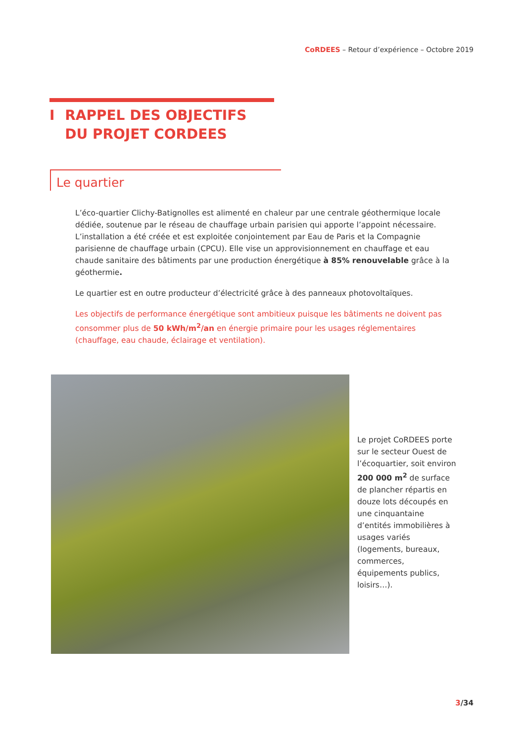CoRDEES – Retour d’expérience – Octobre 2019
I RAPPEL DES OBJECTIFS DU PROJET CORDEES
Le quartier
L’éco-quartier Clichy-Batignolles est alimenté en chaleur par une centrale géothermique locale dédiée, soutenue par le réseau de chauffage urbain parisien qui apporte l’appoint nécessaire. L’installation a été créée et est exploitée conjointement par Eau de Paris et la Compagnie parisienne de chauffage urbain (CPCU). Elle vise un approvisionnement en chauffage et eau chaude sanitaire des bâtiments par une production énergétique à 85% renouvelable grâce à la géothermie.
Le quartier est en outre producteur d’électricité grâce à des panneaux photovoltaïques.
Les objectifs de performance énergétique sont ambitieux puisque les bâtiments ne doivent pas consommer plus de 50 kWh/m<sup>2</sup>/an en énergie primaire pour les usages réglementaires (chauffage, eau chaude, éclairage et ventilation).
Le projet CoRDEES porte sur le secteur Ouest de l’écoquartier, soit environ 200 000 m<sup>2</sup> de surface de plancher répartis en douze lots découpés en une cinquantaine d’entités immobilières à usages variés (logements, bureaux, commerces, équipements publics, loisirs…).
3/34